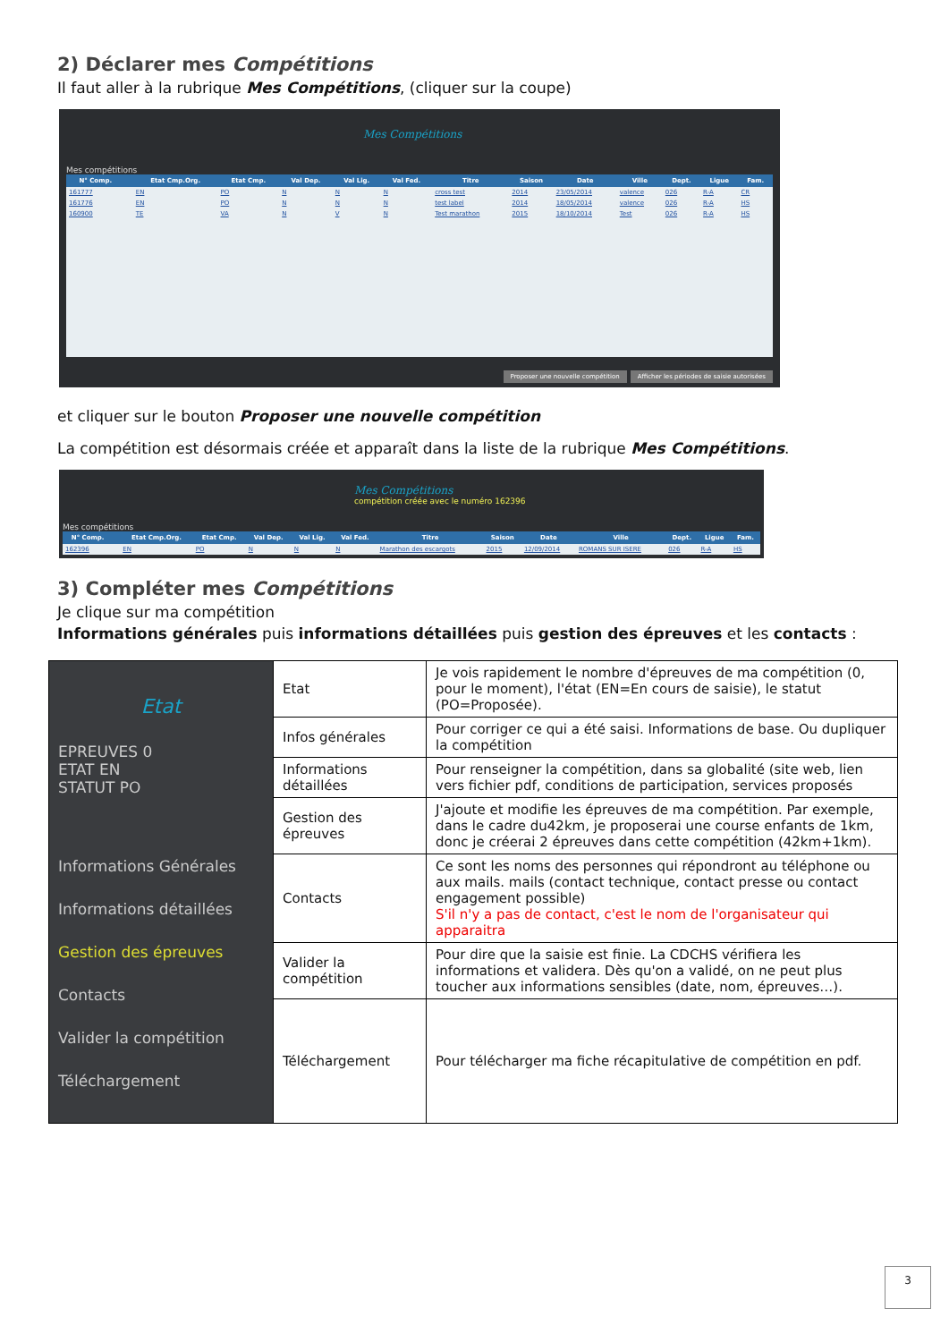2) Déclarer mes Compétitions
Il faut aller à la rubrique Mes Compétitions, (cliquer sur la coupe)
Mes Compétitions
Mes compétitions
| N° Comp. | | Etat Cmp.Org. | Etat Cmp. | Val Dep. | Val Lig. | Val Fed. | Titre | Saison | Date | Ville | Dept. | Ligue | Fam. |
| --- | --- | --- | --- | --- | --- | --- | --- | --- | --- | --- | --- | --- | --- |
| 161777 | | EN | PO | N | N | N | cross test | 2014 | 23/05/2014 | valence | 026 | R-A | CR |
| 161776 | | EN | PO | N | N | N | test label | 2014 | 18/05/2014 | valence | 026 | R-A | HS |
| 160900 | | TE | VA | N | V | N | Test marathon | 2015 | 18/10/2014 | Test | 026 | R-A | HS |
Proposer une nouvelle compétition Afficher les périodes de saisie autorisées
et cliquer sur le bouton Proposer une nouvelle compétition
La compétition est désormais créée et apparaît dans la liste de la rubrique Mes Compétitions.
Mes Compétitions
compétition créée avec le numéro 162396
Mes compétitions
| N° Comp. | | Etat Cmp.Org. | Etat Cmp. | Val Dep. | Val Lig. | Val Fed. | Titre | Saison | Date | Ville | Dept. | Ligue | Fam. |
| --- | --- | --- | --- | --- | --- | --- | --- | --- | --- | --- | --- | --- | --- |
| 162396 | | EN | PO | N | N | N | Marathon des escargots | 2015 | 12/09/2014 | ROMANS SUR ISERE | 026 | R-A | HS |
3) Compléter mes Compétitions
Je clique sur ma compétition
Informations générales puis informations détaillées puis gestion des épreuves et les contacts :
| Etat EPREUVES 0 ETAT EN STATUT PO Informations Générales Informations détaillées Gestion des épreuves Contacts Valider la compétition Téléchargement | Etat | Je vois rapidement le nombre d'épreuves de ma compétition (0, pour le moment), l'état (EN=En cours de saisie), le statut (PO=Proposée). |
| | Infos générales | Pour corriger ce qui a été saisi. Informations de base. Ou dupliquer la compétition |
| | Informations détaillées | Pour renseigner la compétition, dans sa globalité (site web, lien vers fichier pdf, conditions de participation, services proposés |
| | Gestion des épreuves | J'ajoute et modifie les épreuves de ma compétition. Par exemple, dans le cadre du42km, je proposerai une course enfants de 1km, donc je créerai 2 épreuves dans cette compétition (42km+1km). |
| | Contacts | Ce sont les noms des personnes qui répondront au téléphone ou aux mails. mails (contact technique, contact presse ou contact engagement possible) S'il n'y a pas de contact, c'est le nom de l'organisateur qui apparaitra |
| | Valider la compétition | Pour dire que la saisie est finie. La CDCHS vérifiera les informations et validera. Dès qu'on a validé, on ne peut plus toucher aux informations sensibles (date, nom, épreuves…). |
| | Téléchargement | Pour télécharger ma fiche récapitulative de compétition en pdf. |
3